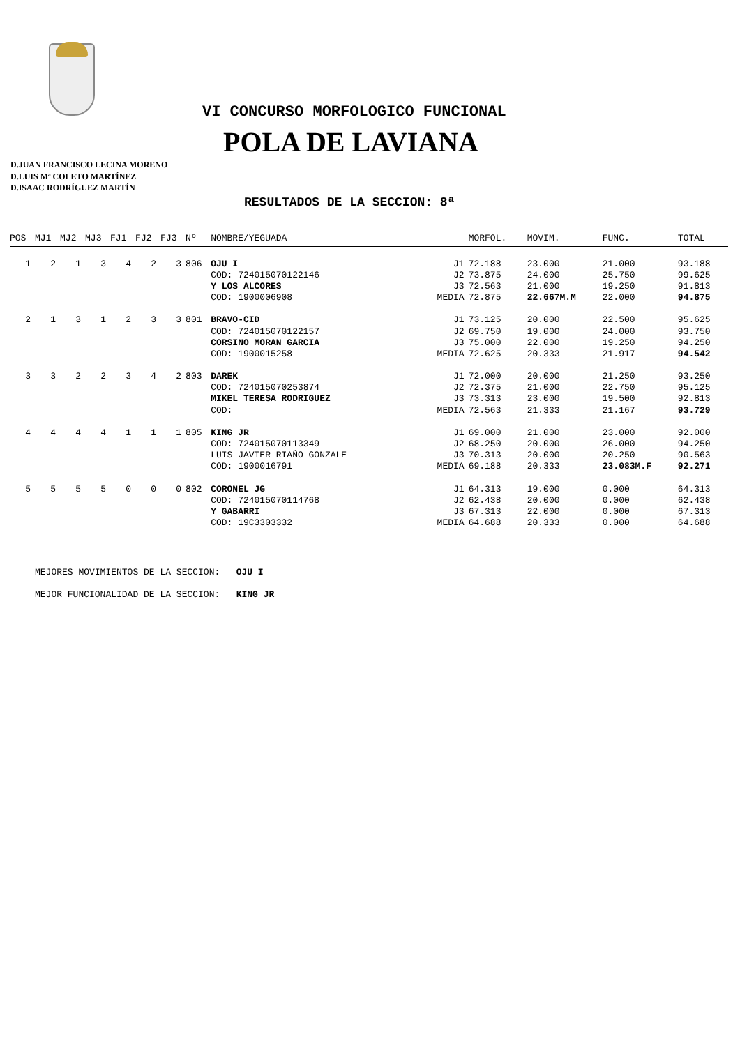VI CONCURSO MORFOLOGICO FUNCIONAL
POLA DE LAVIANA
D.JUAN FRANCISCO LECINA MORENO
D.LUIS Mª COLETO MARTÍNEZ
D.ISAAC RODRÍGUEZ MARTÍN
RESULTADOS DE LA SECCION: 8ª
| POS | MJ1 | MJ2 | MJ3 | FJ1 | FJ2 | FJ3 | Nº | NOMBRE/YEGUADA | | MORFOL. | MOVIM. | FUNC. | TOTAL |
| --- | --- | --- | --- | --- | --- | --- | --- | --- | --- | --- | --- | --- | --- |
| 1 | 2 | 1 | 3 | 4 | 2 | 3 | 806 | OJU I | J1 | 72.188 | 23.000 | 21.000 | 93.188 |
| | | | | | | | | COD: 724015070122146 | J2 | 73.875 | 24.000 | 25.750 | 99.625 |
| | | | | | | | | Y LOS ALCORES | J3 | 72.563 | 21.000 | 19.250 | 91.813 |
| | | | | | | | | COD: 1900006908 | MEDIA | 72.875 | 22.667M.M | 22.000 | 94.875 |
| 2 | 1 | 3 | 1 | 2 | 3 | 3 | 801 | BRAVO-CID | J1 | 73.125 | 20.000 | 22.500 | 95.625 |
| | | | | | | | | COD: 724015070122157 | J2 | 69.750 | 19.000 | 24.000 | 93.750 |
| | | | | | | | | CORSINO MORAN GARCIA | J3 | 75.000 | 22.000 | 19.250 | 94.250 |
| | | | | | | | | COD: 1900015258 | MEDIA | 72.625 | 20.333 | 21.917 | 94.542 |
| 3 | 3 | 2 | 2 | 3 | 4 | 2 | 803 | DAREK | J1 | 72.000 | 20.000 | 21.250 | 93.250 |
| | | | | | | | | COD: 724015070253874 | J2 | 72.375 | 21.000 | 22.750 | 95.125 |
| | | | | | | | | MIKEL TERESA RODRIGUEZ | J3 | 73.313 | 23.000 | 19.500 | 92.813 |
| | | | | | | | | COD: | MEDIA | 72.563 | 21.333 | 21.167 | 93.729 |
| 4 | 4 | 4 | 4 | 1 | 1 | 1 | 805 | KING JR | J1 | 69.000 | 21.000 | 23.000 | 92.000 |
| | | | | | | | | COD: 724015070113349 | J2 | 68.250 | 20.000 | 26.000 | 94.250 |
| | | | | | | | | LUIS JAVIER RIAÑO GONZALE | J3 | 70.313 | 20.000 | 20.250 | 90.563 |
| | | | | | | | | COD: 1900016791 | MEDIA | 69.188 | 20.333 | 23.083M.F | 92.271 |
| 5 | 5 | 5 | 5 | 0 | 0 | 0 | 802 | CORONEL JG | J1 | 64.313 | 19.000 | 0.000 | 64.313 |
| | | | | | | | | COD: 724015070114768 | J2 | 62.438 | 20.000 | 0.000 | 62.438 |
| | | | | | | | | Y GABARRI | J3 | 67.313 | 22.000 | 0.000 | 67.313 |
| | | | | | | | | COD: 19C3303332 | MEDIA | 64.688 | 20.333 | 0.000 | 64.688 |
MEJORES MOVIMIENTOS DE LA SECCION: OJU I
MEJOR FUNCIONALIDAD DE LA SECCION: KING JR